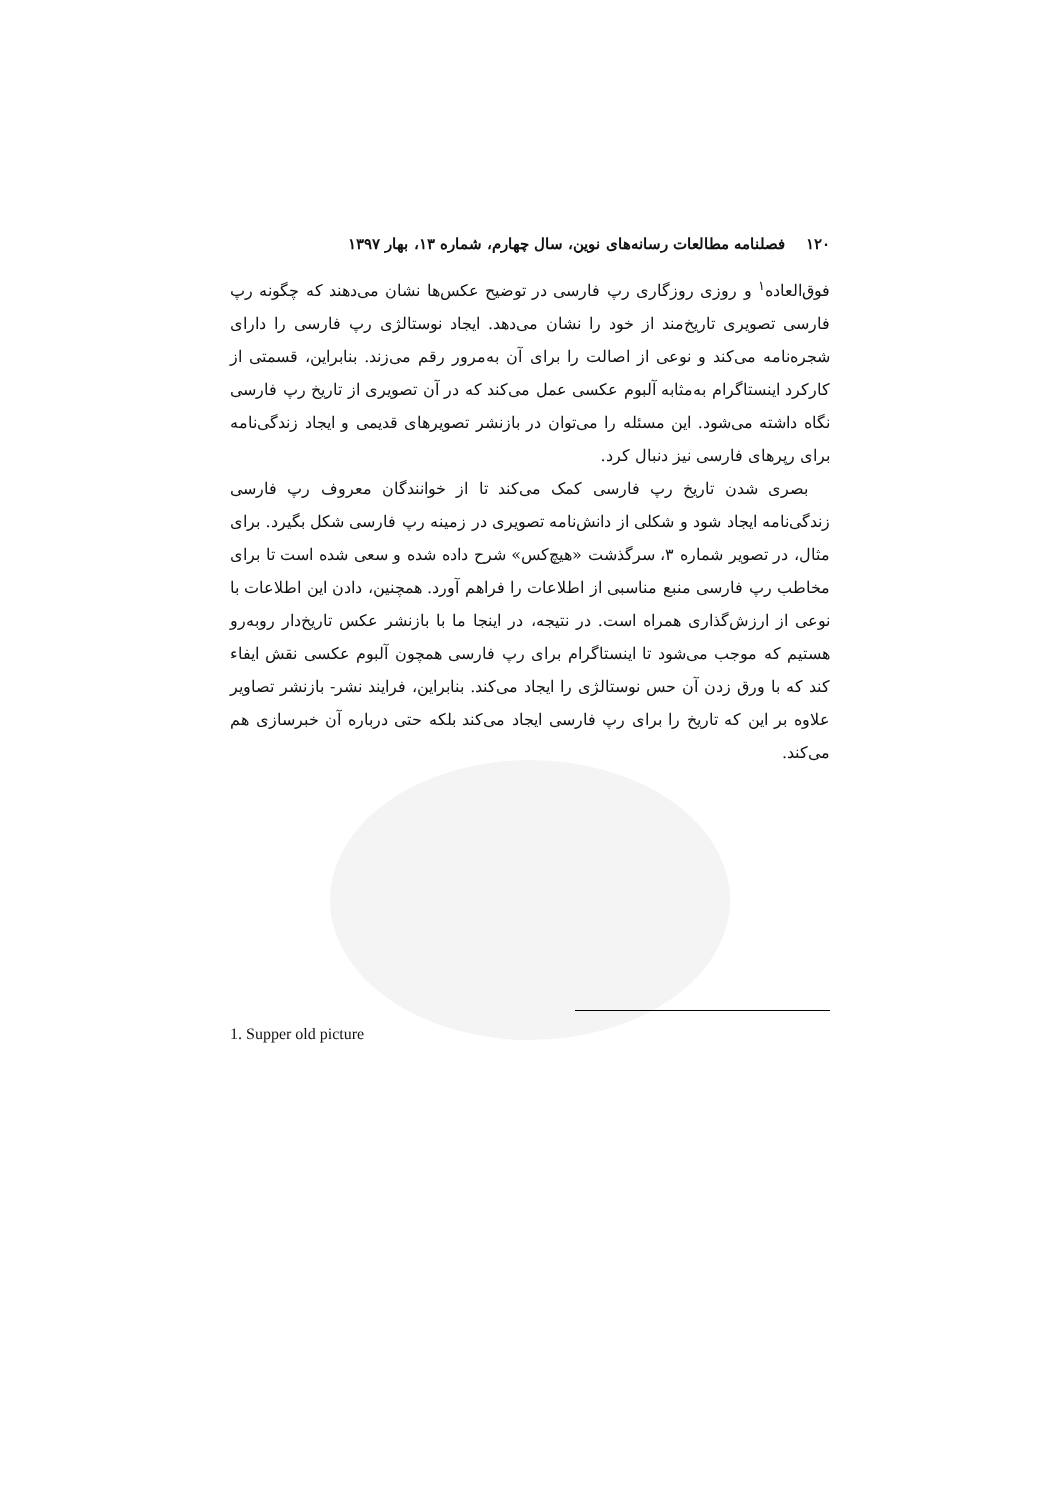۱۲۰ فصلنامه مطالعات رسانه‌های نوین، سال چهارم، شماره ۱۳، بهار ۱۳۹۷
فوق‌العاده<sup>۱</sup> و روزی روزگاری رپ فارسی در توضیح عکس‌ها نشان می‌دهند که چگونه رپ فارسی تصویری تاریخ‌مند از خود را نشان می‌دهد. ایجاد نوستالژی رپ فارسی را دارای شجره‌نامه می‌کند و نوعی از اصالت را برای آن به‌مرور رقم می‌زند. بنابراین، قسمتی از کارکرد اینستاگرام به‌مثابه آلبوم عکسی عمل می‌کند که در آن تصویری از تاریخ رپ فارسی نگاه داشته می‌شود. این مسئله را می‌توان در بازنشر تصویرهای قدیمی و ایجاد زندگی‌نامه برای رپرهای فارسی نیز دنبال کرد.
بصری شدن تاریخ رپ فارسی کمک می‌کند تا از خوانندگان معروف رپ فارسی زندگی‌نامه ایجاد شود و شکلی از دانش‌نامه تصویری در زمینه رپ فارسی شکل بگیرد. برای مثال، در تصویر شماره ۳، سرگذشت «هیچ‌کس» شرح داده شده و سعی شده است تا برای مخاطب رپ فارسی منبع مناسبی از اطلاعات را فراهم آورد. همچنین، دادن این اطلاعات با نوعی از ارزش‌گذاری همراه است. در نتیجه، در اینجا ما با بازنشر عکس تاریخ‌دار روبه‌رو هستیم که موجب می‌شود تا اینستاگرام برای رپ فارسی همچون آلبوم عکسی نقش ایفاء کند که با ورق زدن آن حس نوستالژی را ایجاد می‌کند. بنابراین، فرایند نشر- بازنشر تصاویر علاوه بر این که تاریخ را برای رپ فارسی ایجاد می‌کند بلکه حتی درباره آن خبرسازی هم می‌کند.
1. Supper old picture